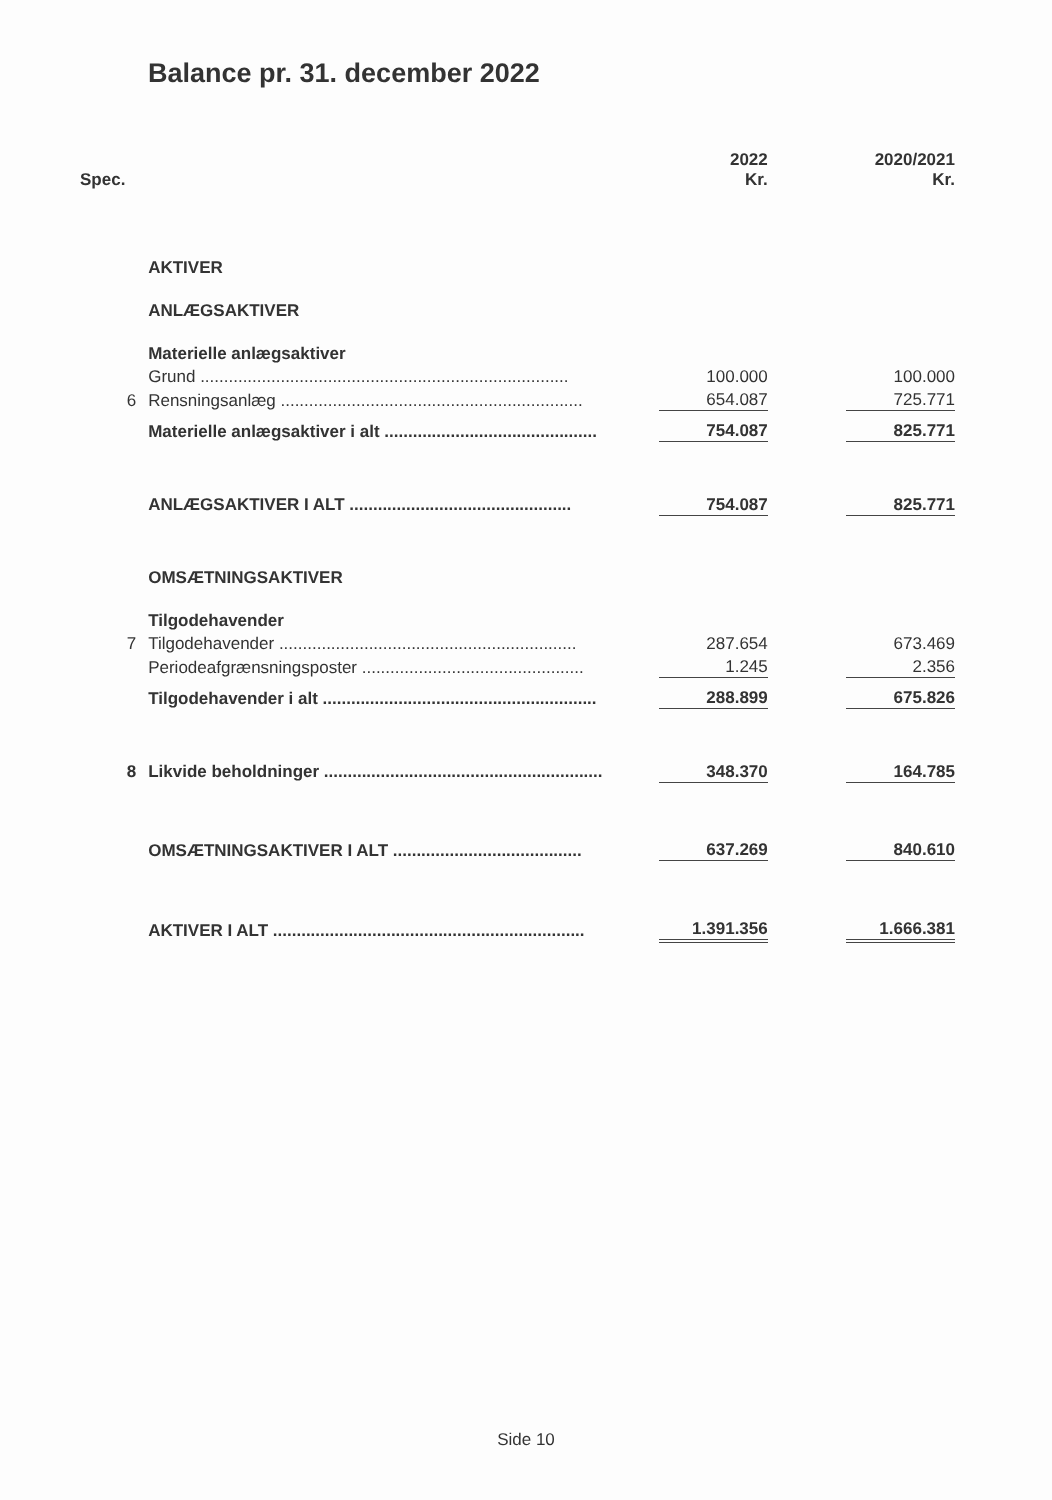Balance pr. 31. december 2022
| Spec. | | | 2022 Kr. | | 2020/2021 Kr. |
| --- | --- | --- | --- | --- | --- |
| | AKTIVER | | | | |
| | ANLÆGSAKTIVER | | | | |
| | Materielle anlægsaktiver | | | | |
| | Grund .............................................................................. | | 100.000 | | 100.000 |
| 6 | Rensningsanlæg ................................................................ | | 654.087 | | 725.771 |
| | Materielle anlægsaktiver i alt ............................................. | | 754.087 | | 825.771 |
| | ANLÆGSAKTIVER I ALT ............................................... | | 754.087 | | 825.771 |
| | OMSÆTNINGSAKTIVER | | | | |
| | Tilgodehavender | | | | |
| 7 | Tilgodehavender ............................................................... | | 287.654 | | 673.469 |
| | Periodeafgrænsningsposter ............................................... | | 1.245 | | 2.356 |
| | Tilgodehavender i alt .......................................................... | | 288.899 | | 675.826 |
| 8 | Likvide beholdninger ........................................................... | | 348.370 | | 164.785 |
| | OMSÆTNINGSAKTIVER I ALT ........................................ | | 637.269 | | 840.610 |
| | AKTIVER I ALT .................................................................. | | 1.391.356 | | 1.666.381 |
Side 10